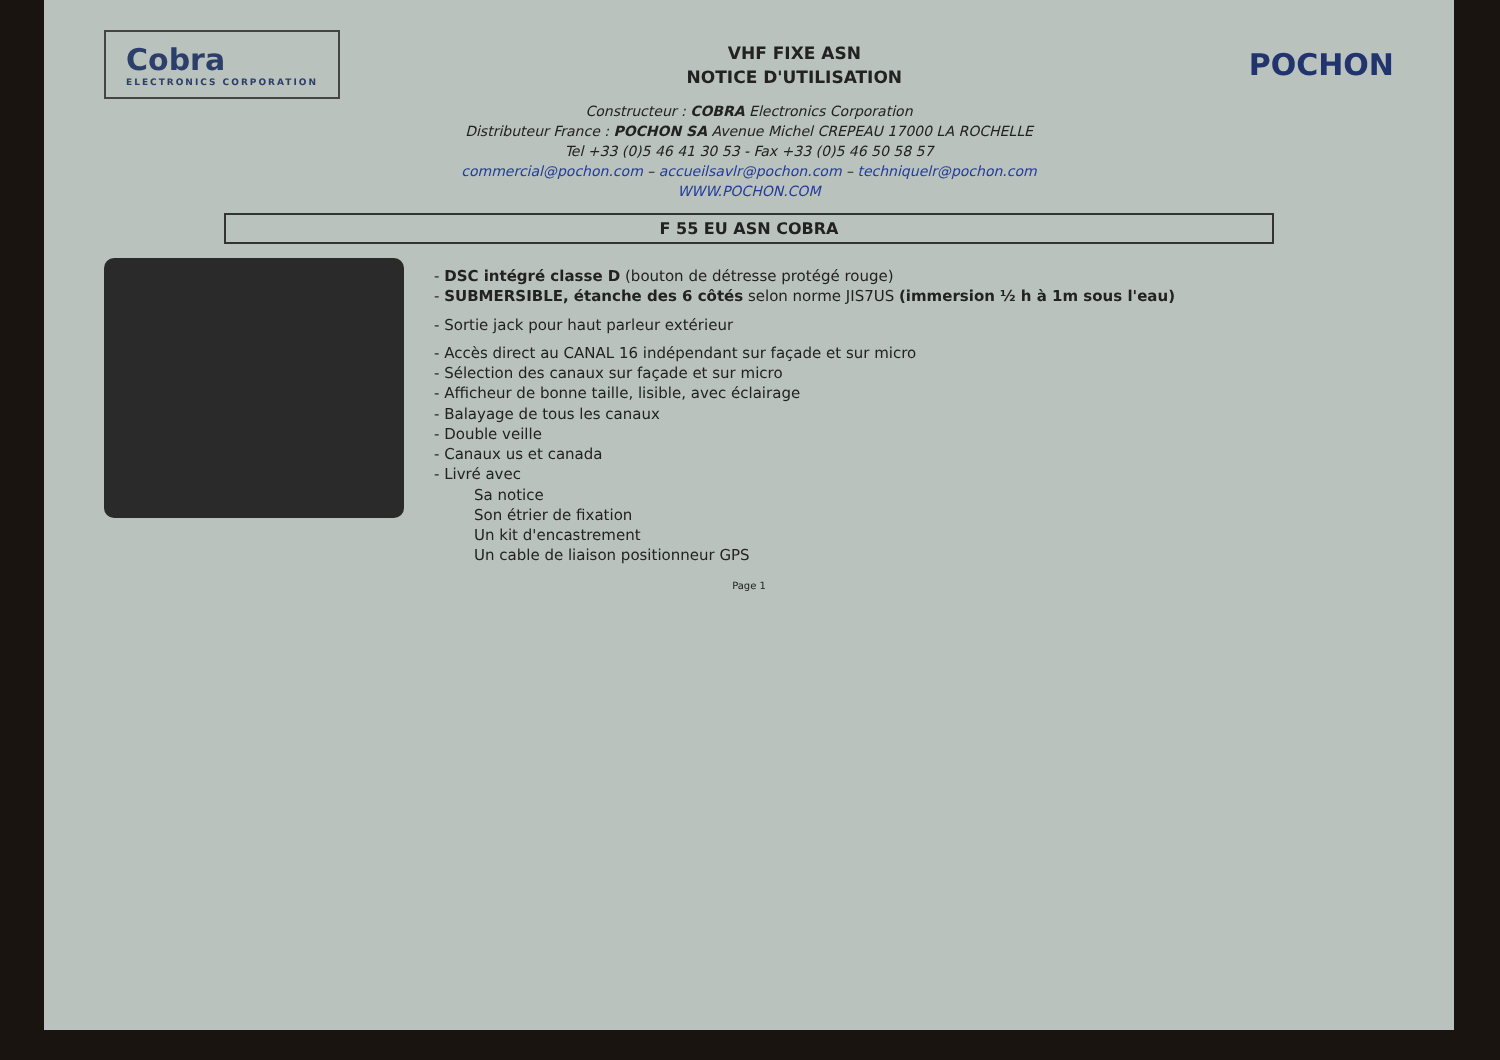Cobra
ELECTRONICS CORPORATION
VHF FIXE ASN
NOTICE D'UTILISATION
POCHON
Constructeur : COBRA Electronics Corporation
Distributeur France : POCHON SA Avenue Michel CREPEAU 17000 LA ROCHELLE
Tel +33 (0)5 46 41 30 53 - Fax +33 (0)5 46 50 58 57
commercial@pochon.com – accueilsavlr@pochon.com – techniquelr@pochon.com
WWW.POCHON.COM
F 55 EU ASN COBRA
- DSC intégré classe D (bouton de détresse protégé rouge)
- SUBMERSIBLE, étanche des 6 côtés selon norme JIS7US (immersion ½ h à 1m sous l'eau)
- Sortie jack pour haut parleur extérieur
- Accès direct au CANAL 16 indépendant sur façade et sur micro
- Sélection des canaux sur façade et sur micro
- Afficheur de bonne taille, lisible, avec éclairage
- Balayage de tous les canaux
- Double veille
- Canaux us et canada
- Livré avec
Sa notice
Son étrier de fixation
Un kit d'encastrement
Un cable de liaison positionneur GPS
Page 1